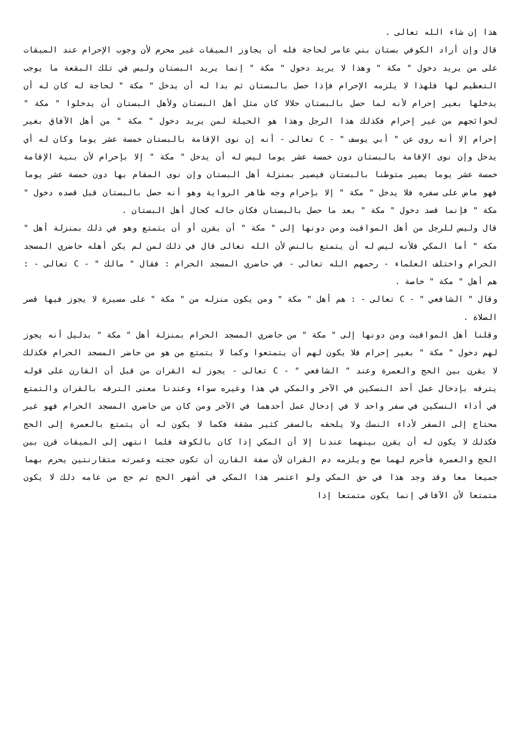هذا إن شاء الله تعالى .
قال وإن أراد الكوفي بستان بني عامر لحاجة فله أن يجاوز الميقات غير محرم لأن وجوب الإحرام عند الميقات على من يريد دخول " مكة " وهذا لا يريد دخول " مكة " إنما يريد البستان وليس في تلك البقعة ما يوجب التعظيم لها فلهذا لا يلزمه الإحرام فإذا حصل بالبستان ثم بدا له أن يدخل " مكة " لحاجة له كان له أن يدخلها بغير إحرام لأنه لما حصل بالبستان حلالا كان مثل أهل البستان ولأهل البستان أن يدخلوا " مكة " لحوائجهم من غير إحرام فكذلك هذا الرجل وهذا هو الحيلة لمن يريد دخول " مكة " من أهل الآفاق بغير إحرام إلا أنه روي عن " أبي يوسف " - C تعالى - أنه إن نوى الإقامة بالبستان خمسة عشر يوما وكان له أي يدخل وإن نوى الإقامة بالبستان دون خمسة عشر يوما ليس له أن يدخل " مكة " إلا بإحرام لأن بنية الإقامة خمسة عشر يوما يصير متوطنا بالبستان فيصير بمنزلة أهل البستان وإن نوى المقام بها دون خمسة عشر يوما فهو ماض على سفره فلا يدخل " مكة " إلا بإحرام وجه ظاهر الرواية وهو أنه حصل بالبستان قبل قصده دخول " مكة " فإنما قصد دخول " مكة " بعد ما حصل بالبستان فكان حاله كحال أهل البستان .
قال وليس للرجل من أهل المواقيت ومن دونها إلى " مكة " أن يقرن أو أن يتمتع وهو في ذلك بمنزلة أهل " مكة " أما المكي فلأنه ليس له أن يتمتع بالنص لأن الله تعالى قال في ذلك لمن لم يكن أهله حاضري المسجد الحرام واختلف العلماء - رحمهم الله تعالى - في حاضري المسجد الحرام : فقال " مالك " - C تعالى - : هم أهل " مكة " خاصة .
وقال " الشافعي " - C تعالى - : هم أهل " مكة " ومن يكون منزله من " مكة " على مسيرة لا يجوز فيها قصر الصلاة .
وقلنا أهل المواقيت ومن دونها إلى " مكة " من حاضري المسجد الحرام بمنزلة أهل " مكة " بدليل أنه يجوز لهم دخول " مكة " بغير إحرام فلا يكون لهم أن يتمتعوا وكما لا يتمتع من هو من حاضر المسجد الحرام فكذلك لا يقرن بين الحج والعمرة وعند " الشافعي " - C تعالى - يجوز له القران من قبل أن القارن على قوله يترفه بإدخال عمل أحد النسكين في الآخر والمكي في هذا وغيره سواء وعندنا معنى الترفه بالقران والتمتع في أداء النسكين في سفر واحد لا في إدخال عمل أحدهما في الآخر ومن كان من حاضري المسجد الحرام فهو غير محتاج إلى السفر لأداء النسك ولا يلحقه بالسفر كثير مشقة فكما لا يكون له أن يتمتع بالعمرة إلى الحج فكذلك لا يكون له أن يقرن بينهما عندنا إلا أن المكي إذا كان بالكوفة فلما انتهى إلى الميقات قرن بين الحج والعمرة فأحرم لهما صح ويلزمه دم القران لأن صفة القارن أن تكون حجته وعمرته متقارنتين يحرم بهما جميعا معا وقد وجد هذا في حق المكي ولو اعتمر هذا المكي في أشهر الحج ثم حج من عامه ذلك لا يكون متمتعا لأن الآفاقي إنما يكون متمتعا إذا